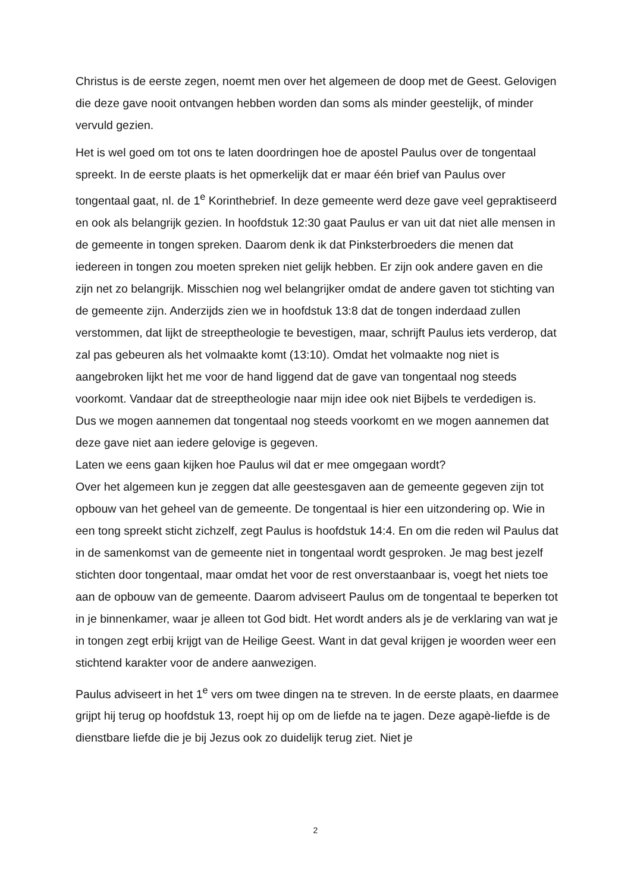Christus is de eerste zegen, noemt men over het algemeen de doop met de Geest. Gelovigen die deze gave nooit ontvangen hebben worden dan soms als minder geestelijk, of minder vervuld gezien.
Het is wel goed om tot ons te laten doordringen hoe de apostel Paulus over de tongentaal spreekt. In de eerste plaats is het opmerkelijk dat er maar één brief van Paulus over tongentaal gaat, nl. de 1<sup>e</sup> Korinthebrief. In deze gemeente werd deze gave veel gepraktiseerd en ook als belangrijk gezien. In hoofdstuk 12:30 gaat Paulus er van uit dat niet alle mensen in de gemeente in tongen spreken. Daarom denk ik dat Pinksterbroeders die menen dat iedereen in tongen zou moeten spreken niet gelijk hebben. Er zijn ook andere gaven en die zijn net zo belangrijk. Misschien nog wel belangrijker omdat de andere gaven tot stichting van de gemeente zijn. Anderzijds zien we in hoofdstuk 13:8 dat de tongen inderdaad zullen verstommen, dat lijkt de streeptheologie te bevestigen, maar, schrijft Paulus iets verderop, dat zal pas gebeuren als het volmaakte komt (13:10). Omdat het volmaakte nog niet is aangebroken lijkt het me voor de hand liggend dat de gave van tongentaal nog steeds voorkomt. Vandaar dat de streeptheologie naar mijn idee ook niet Bijbels te verdedigen is.
Dus we mogen aannemen dat tongentaal nog steeds voorkomt en we mogen aannemen dat deze gave niet aan iedere gelovige is gegeven.
Laten we eens gaan kijken hoe Paulus wil dat er mee omgegaan wordt?
Over het algemeen kun je zeggen dat alle geestesgaven aan de gemeente gegeven zijn tot opbouw van het geheel van de gemeente. De tongentaal is hier een uitzondering op. Wie in een tong spreekt sticht zichzelf, zegt Paulus is hoofdstuk 14:4. En om die reden wil Paulus dat in de samenkomst van de gemeente niet in tongentaal wordt gesproken. Je mag best jezelf stichten door tongentaal, maar omdat het voor de rest onverstaanbaar is, voegt het niets toe aan de opbouw van de gemeente. Daarom adviseert Paulus om de tongentaal te beperken tot in je binnenkamer, waar je alleen tot God bidt. Het wordt anders als je de verklaring van wat je in tongen zegt erbij krijgt van de Heilige Geest. Want in dat geval krijgen je woorden weer een stichtend karakter voor de andere aanwezigen.
Paulus adviseert in het 1<sup>e</sup> vers om twee dingen na te streven. In de eerste plaats, en daarmee grijpt hij terug op hoofdstuk 13, roept hij op om de liefde na te jagen. Deze agapè-liefde is de dienstbare liefde die je bij Jezus ook zo duidelijk terug ziet. Niet je
2